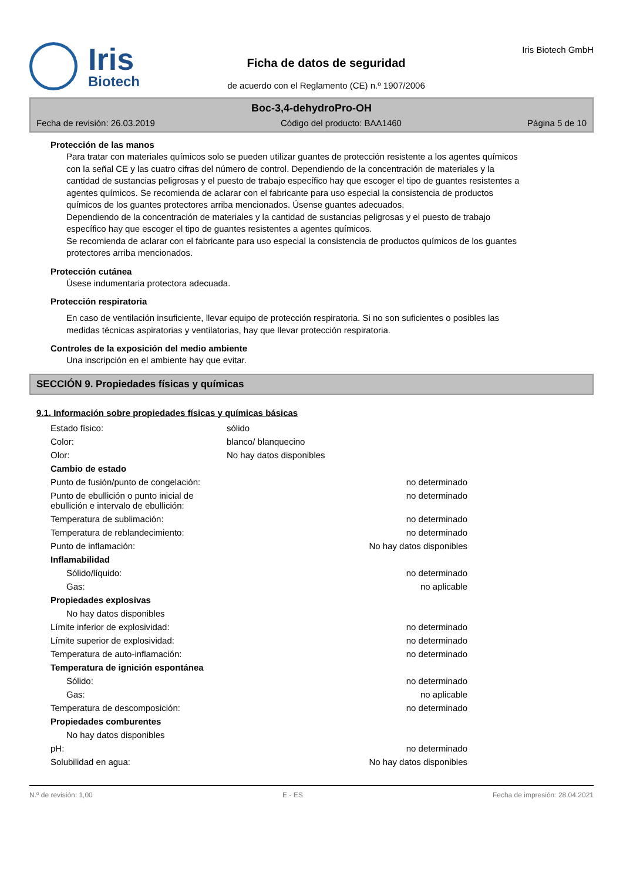Iris
Biotech
Ficha de datos de seguridad
de acuerdo con el Reglamento (CE) n.º 1907/2006
Iris Biotech GmbH
Boc-3,4-dehydroPro-OH
Fecha de revisión: 26.03.2019 Código del producto: BAA1460 Página 5 de 10
Protección de las manos
Para tratar con materiales químicos solo se pueden utilizar guantes de protección resistente a los agentes químicos con la señal CE y las cuatro cifras del número de control. Dependiendo de la concentración de materiales y la cantidad de sustancias peligrosas y el puesto de trabajo específico hay que escoger el tipo de guantes resistentes a agentes químicos. Se recomienda de aclarar con el fabricante para uso especial la consistencia de productos químicos de los guantes protectores arriba mencionados. Úsense guantes adecuados.
Dependiendo de la concentración de materiales y la cantidad de sustancias peligrosas y el puesto de trabajo específico hay que escoger el tipo de guantes resistentes a agentes químicos.
Se recomienda de aclarar con el fabricante para uso especial la consistencia de productos químicos de los guantes protectores arriba mencionados.
Protección cutánea
Úsese indumentaria protectora adecuada.
Protección respiratoria
En caso de ventilación insuficiente, llevar equipo de protección respiratoria. Si no son suficientes o posibles las medidas técnicas aspiratorias y ventilatorias, hay que llevar protección respiratoria.
Controles de la exposición del medio ambiente
Una inscripción en el ambiente hay que evitar.
SECCIÓN 9. Propiedades físicas y químicas
9.1. Información sobre propiedades físicas y químicas básicas
| Estado físico: | sólido |
| Color: | blanco/ blanquecino |
| Olor: | No hay datos disponibles |
| Cambio de estado | |
| Punto de fusión/punto de congelación: | no determinado |
| Punto de ebullición o punto inicial de ebullición e intervalo de ebullición: | no determinado |
| Temperatura de sublimación: | no determinado |
| Temperatura de reblandecimiento: | no determinado |
| Punto de inflamación: | No hay datos disponibles |
| Inflamabilidad | |
| Sólido/líquido: | no determinado |
| Gas: | no aplicable |
| Propiedades explosivas | |
| No hay datos disponibles | |
| Límite inferior de explosividad: | no determinado |
| Límite superior de explosividad: | no determinado |
| Temperatura de auto-inflamación: | no determinado |
| Temperatura de ignición espontánea | |
| Sólido: | no determinado |
| Gas: | no aplicable |
| Temperatura de descomposición: | no determinado |
| Propiedades comburentes | |
| No hay datos disponibles | |
| pH: | no determinado |
| Solubilidad en agua: | No hay datos disponibles |
N.º de revisión: 1,00 E - ES Fecha de impresión: 28.04.2021